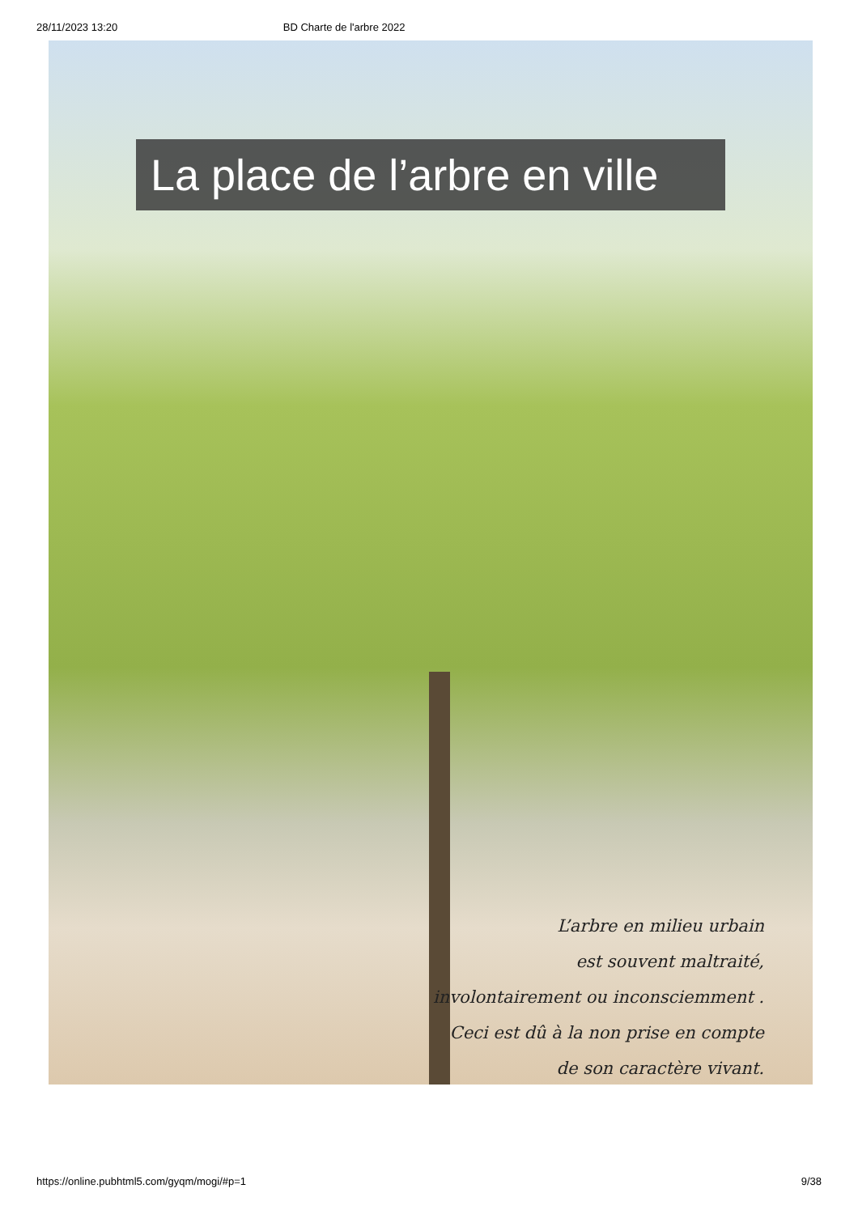28/11/2023 13:20 BD Charte de l'arbre 2022
La place de l’arbre en ville
L’arbre en milieu urbain
est souvent maltraité,
involontairement ou inconsciemment .
Ceci est dû à la non prise en compte
de son caractère vivant.
https://online.pubhtml5.com/gyqm/mogi/#p=1 9/38